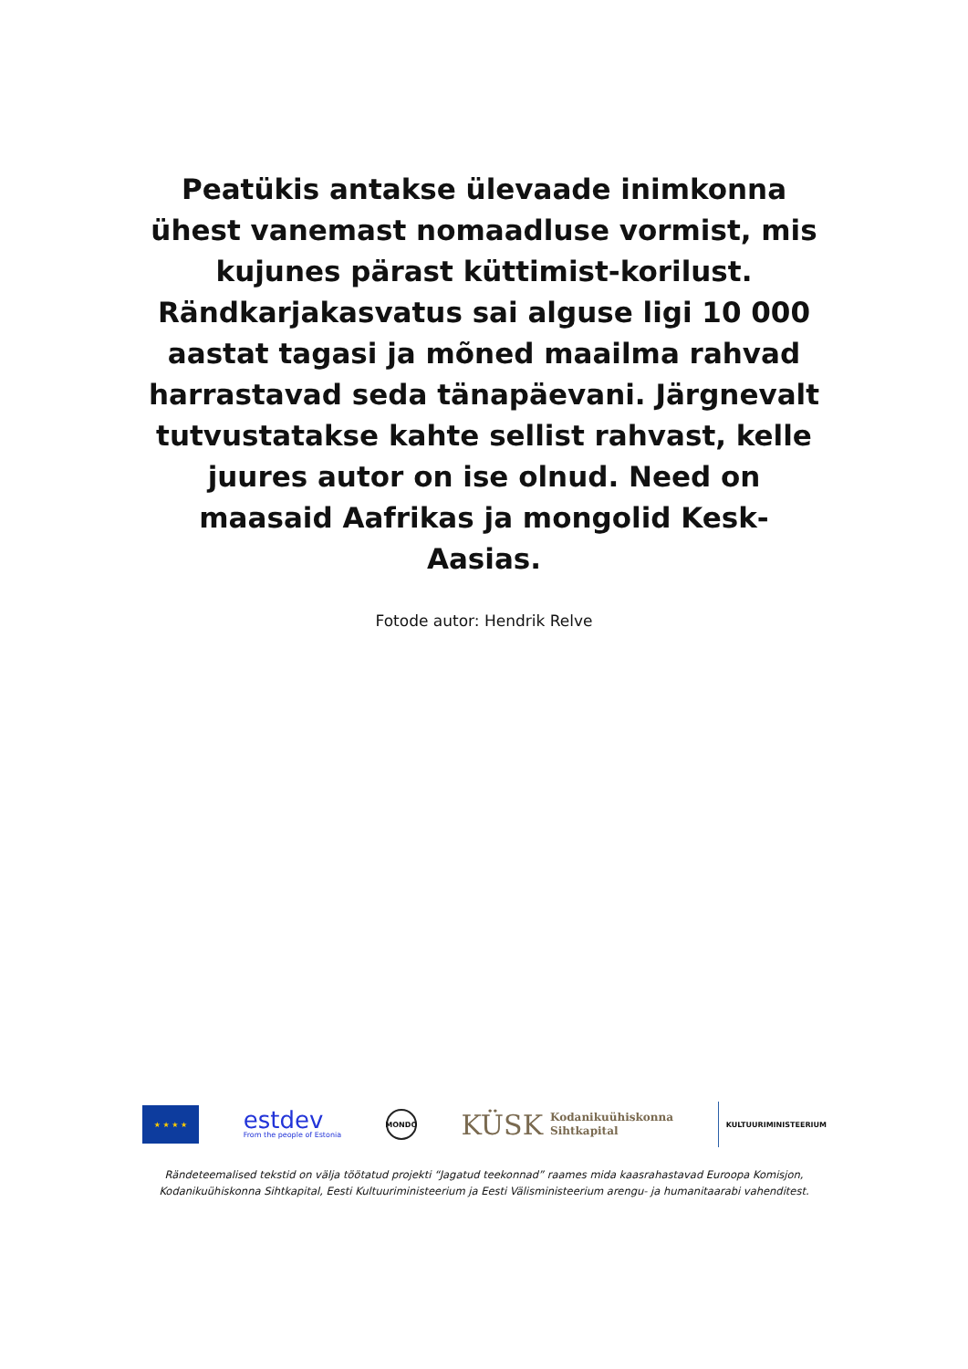Peatükis antakse ülevaade inimkonna ühest vanemast nomaadluse vormist, mis kujunes pärast küttimist-korilust. Rändkarjakasvatus sai alguse ligi 10 000 aastat tagasi ja mõned maailma rahvad harrastavad seda tänapäevani. Järgnevalt tutvustatakse kahte sellist rahvast, kelle juures autor on ise olnud. Need on maasaid Aafrikas ja mongolid Kesk-Aasias.
Fotode autor: Hendrik Relve
★ ★ ★ ★
estdev
From the people of Estonia
MONDO
KÜSK Kodanikuühiskonna
Sihtkapital
KULTUURIMINISTEERIUM
Rändeteemalised tekstid on välja töötatud projekti “Jagatud teekonnad” raames mida kaasrahastavad Euroopa Komisjon,
Kodanikuühiskonna Sihtkapital, Eesti Kultuuriministeerium ja Eesti Välisministeerium arengu- ja humanitaarabi vahenditest.